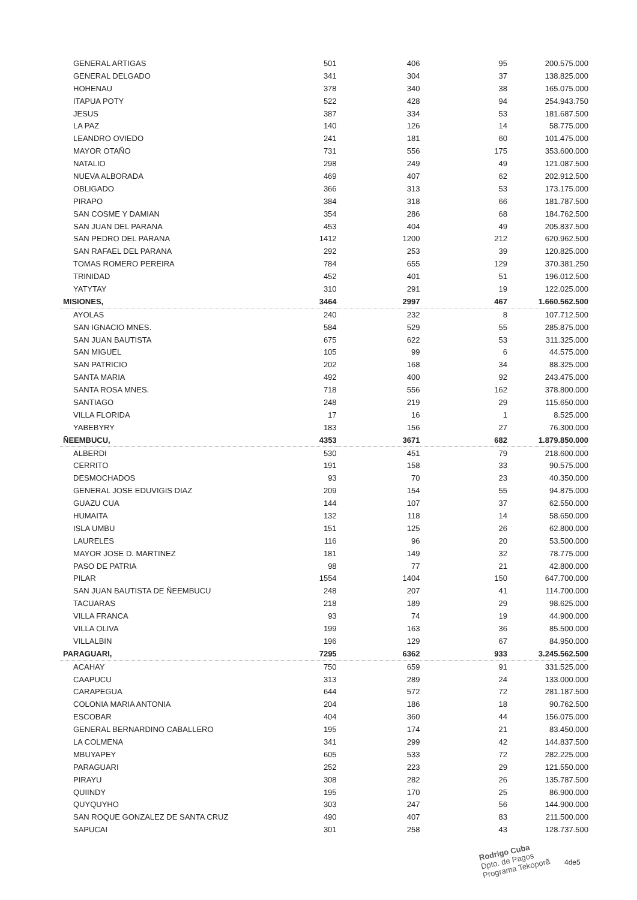| GENERAL ARTIGAS | 501 | 406 | 95 | 200.575.000 |
| GENERAL DELGADO | 341 | 304 | 37 | 138.825.000 |
| HOHENAU | 378 | 340 | 38 | 165.075.000 |
| ITAPUA POTY | 522 | 428 | 94 | 254.943.750 |
| JESUS | 387 | 334 | 53 | 181.687.500 |
| LA PAZ | 140 | 126 | 14 | 58.775.000 |
| LEANDRO OVIEDO | 241 | 181 | 60 | 101.475.000 |
| MAYOR OTAÑO | 731 | 556 | 175 | 353.600.000 |
| NATALIO | 298 | 249 | 49 | 121.087.500 |
| NUEVA ALBORADA | 469 | 407 | 62 | 202.912.500 |
| OBLIGADO | 366 | 313 | 53 | 173.175.000 |
| PIRAPO | 384 | 318 | 66 | 181.787.500 |
| SAN COSME Y DAMIAN | 354 | 286 | 68 | 184.762.500 |
| SAN JUAN DEL PARANA | 453 | 404 | 49 | 205.837.500 |
| SAN PEDRO DEL PARANA | 1412 | 1200 | 212 | 620.962.500 |
| SAN RAFAEL DEL PARANA | 292 | 253 | 39 | 120.825.000 |
| TOMAS ROMERO PEREIRA | 784 | 655 | 129 | 370.381.250 |
| TRINIDAD | 452 | 401 | 51 | 196.012.500 |
| YATYTAY | 310 | 291 | 19 | 122.025.000 |
| MISIONES, | 3464 | 2997 | 467 | 1.660.562.500 |
| AYOLAS | 240 | 232 | 8 | 107.712.500 |
| SAN IGNACIO MNES. | 584 | 529 | 55 | 285.875.000 |
| SAN JUAN BAUTISTA | 675 | 622 | 53 | 311.325.000 |
| SAN MIGUEL | 105 | 99 | 6 | 44.575.000 |
| SAN PATRICIO | 202 | 168 | 34 | 88.325.000 |
| SANTA MARIA | 492 | 400 | 92 | 243.475.000 |
| SANTA ROSA MNES. | 718 | 556 | 162 | 378.800.000 |
| SANTIAGO | 248 | 219 | 29 | 115.650.000 |
| VILLA FLORIDA | 17 | 16 | 1 | 8.525.000 |
| YABEBYRY | 183 | 156 | 27 | 76.300.000 |
| ÑEEMBUCU, | 4353 | 3671 | 682 | 1.879.850.000 |
| ALBERDI | 530 | 451 | 79 | 218.600.000 |
| CERRITO | 191 | 158 | 33 | 90.575.000 |
| DESMOCHADOS | 93 | 70 | 23 | 40.350.000 |
| GENERAL JOSE EDUVIGIS DIAZ | 209 | 154 | 55 | 94.875.000 |
| GUAZU CUA | 144 | 107 | 37 | 62.550.000 |
| HUMAITA | 132 | 118 | 14 | 58.650.000 |
| ISLA UMBU | 151 | 125 | 26 | 62.800.000 |
| LAURELES | 116 | 96 | 20 | 53.500.000 |
| MAYOR JOSE D. MARTINEZ | 181 | 149 | 32 | 78.775.000 |
| PASO DE PATRIA | 98 | 77 | 21 | 42.800.000 |
| PILAR | 1554 | 1404 | 150 | 647.700.000 |
| SAN JUAN BAUTISTA DE ÑEEMBUCU | 248 | 207 | 41 | 114.700.000 |
| TACUARAS | 218 | 189 | 29 | 98.625.000 |
| VILLA FRANCA | 93 | 74 | 19 | 44.900.000 |
| VILLA OLIVA | 199 | 163 | 36 | 85.500.000 |
| VILLALBIN | 196 | 129 | 67 | 84.950.000 |
| PARAGUARI, | 7295 | 6362 | 933 | 3.245.562.500 |
| ACAHAY | 750 | 659 | 91 | 331.525.000 |
| CAAPUCU | 313 | 289 | 24 | 133.000.000 |
| CARAPEGUA | 644 | 572 | 72 | 281.187.500 |
| COLONIA MARIA ANTONIA | 204 | 186 | 18 | 90.762.500 |
| ESCOBAR | 404 | 360 | 44 | 156.075.000 |
| GENERAL BERNARDINO CABALLERO | 195 | 174 | 21 | 83.450.000 |
| LA COLMENA | 341 | 299 | 42 | 144.837.500 |
| MBUYAPEY | 605 | 533 | 72 | 282.225.000 |
| PARAGUARI | 252 | 223 | 29 | 121.550.000 |
| PIRAYU | 308 | 282 | 26 | 135.787.500 |
| QUIINDY | 195 | 170 | 25 | 86.900.000 |
| QUYQUYHO | 303 | 247 | 56 | 144.900.000 |
| SAN ROQUE GONZALEZ DE SANTA CRUZ | 490 | 407 | 83 | 211.500.000 |
| SAPUCAI | 301 | 258 | 43 | 128.737.500 |
Rodrigo Cuba
Dpto. de Pagos
Programa Tekoporã
4de5